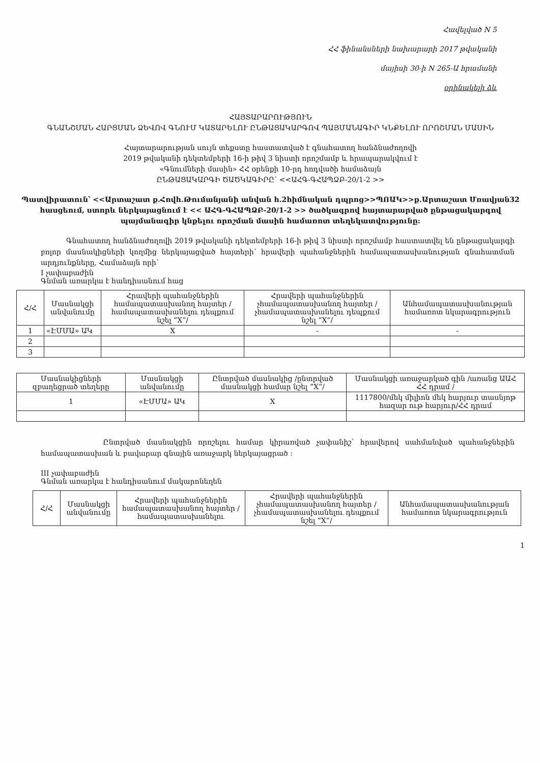Հավելված N 5
ՀՀ ֆինանսների նախարարի 2017 թվականի
մայիսի 30-ի N 265-Ա հրամանի
օրինակելի ձև
ՀԱՅՏԱՐԱՐՈՒԹՅՈՒՆ
ԳՆԱՆՇՄԱՆ ՀԱՐՑՄԱՆ ՁԵՎՈՎ ԳՆՈՒՄ ԿԱՏԱՐԵԼՈՒ ԸՆԹԱՑԱԿԱՐԳՈՎ ՊԱՅՄԱՆԱԳԻՐ ԿՆՔԵԼՈՒ ՈՐՈՇՄԱՆ ՄԱՍԻՆ
Հայտարարության սույն տեքստը հաստատված է գնահատող հանձնաժողովի
2019 թվականի դեկտեմբերի 16-ի թիվ 3 նիստի որոշմամբ և հրապարակվում է
«Գնումների մասին» ՀՀ օրենքի 10-րդ հոդվածի համաձայն
ԸՆԹԱՑԱԿԱՐԳԻ ԾԱԾԿԱԳԻՐԸ՝ <<ԱՀԳ-ԳՀԱՊՁԲ-20/1-2 >>
Պատվիրատուն՝ <<Արտաշատ ք.Հովհ.Թումանյանի անվան հ.2հիմնական դպրոց>>ՊՈԱԿ>>ք.Արտաշատ Մռավյան32 հասցեում, ստորև ներկայացնում է << ԱՀԳ-ԳՀԱՊՁԲ-20/1-2 >> ծածկագրով հայտարարված ընթացակարգով պայմանագիր կնքելու որոշման մասին համառոտ տեղեկատվությունը:
Գնահատող հանձնաժողովի 2019 թվականի դեկտեմբերի 16-ի թիվ 3 նիստի որոշմամբ հաստատվել են ընթացակարգի բոլոր մասնակիցների կողմից ներկայացված հայտերի՝ հրավերի պահանջներին համապատասխանության գնահատման արդյունքները, Համաձայն որի՝
I չափաբաժին
Գնման առարկա է հանդիսանում հաց
| Հ/Հ | Մասնակցի անվանումը | Հրավերի պահանջներին համապատասխանող հայտեր /համապատասխանելու դեպքում նշել “X”/ | Հրավերի պահանջներին չհամապատասխանող հայտեր /չհամապատասխանելու դեպքում նշել “X”/ | Անհամապատասխանության համառոտ նկարագրություն |
| --- | --- | --- | --- | --- |
| 1 | «ԷՄՄԱ» ԱԿ | X | - | - |
| 2 | | | | |
| 3 | | | | |
| Մասնակիցների զբաղեցրած տեղերը | Մասնակցի անվանումը | Ընտրված մասնակից /ընտրված մասնակցի համար նշել “X”/ | Մասնակցի առաջարկած գին /առանց ԱԱՀ ՀՀ դրամ / |
| --- | --- | --- | --- |
| 1 | «ԷՄՄԱ» ԱԿ | X | 1117800/մեկ միլիոն մեկ հարյուր տասնյոթ հազար ութ հարյուր/ՀՀ դրամ |
Ընտրված մասնակցին որոշելու համար կիրառված չափանիշ՝ հրավերով սահմանված պահանջներին համապատասխան և բավարար գնային առաջարկ ներկայացրած :
III չափաբաժին
Գնման առարկա է հանդիսանում մակարոնեղեն
| Հ/Հ | Մասնակցի անվանումը | Հրավերի պահանջներին համապատասխանող հայտեր /համապատասխանելու | Հրավերի պահանջներին չհամապատասխանող հայտեր /չհամապատասխանելու դեպքում նշել “X”/ | Անհամապատասխանության համառոտ նկարագրություն |
| --- | --- | --- | --- | --- |
1